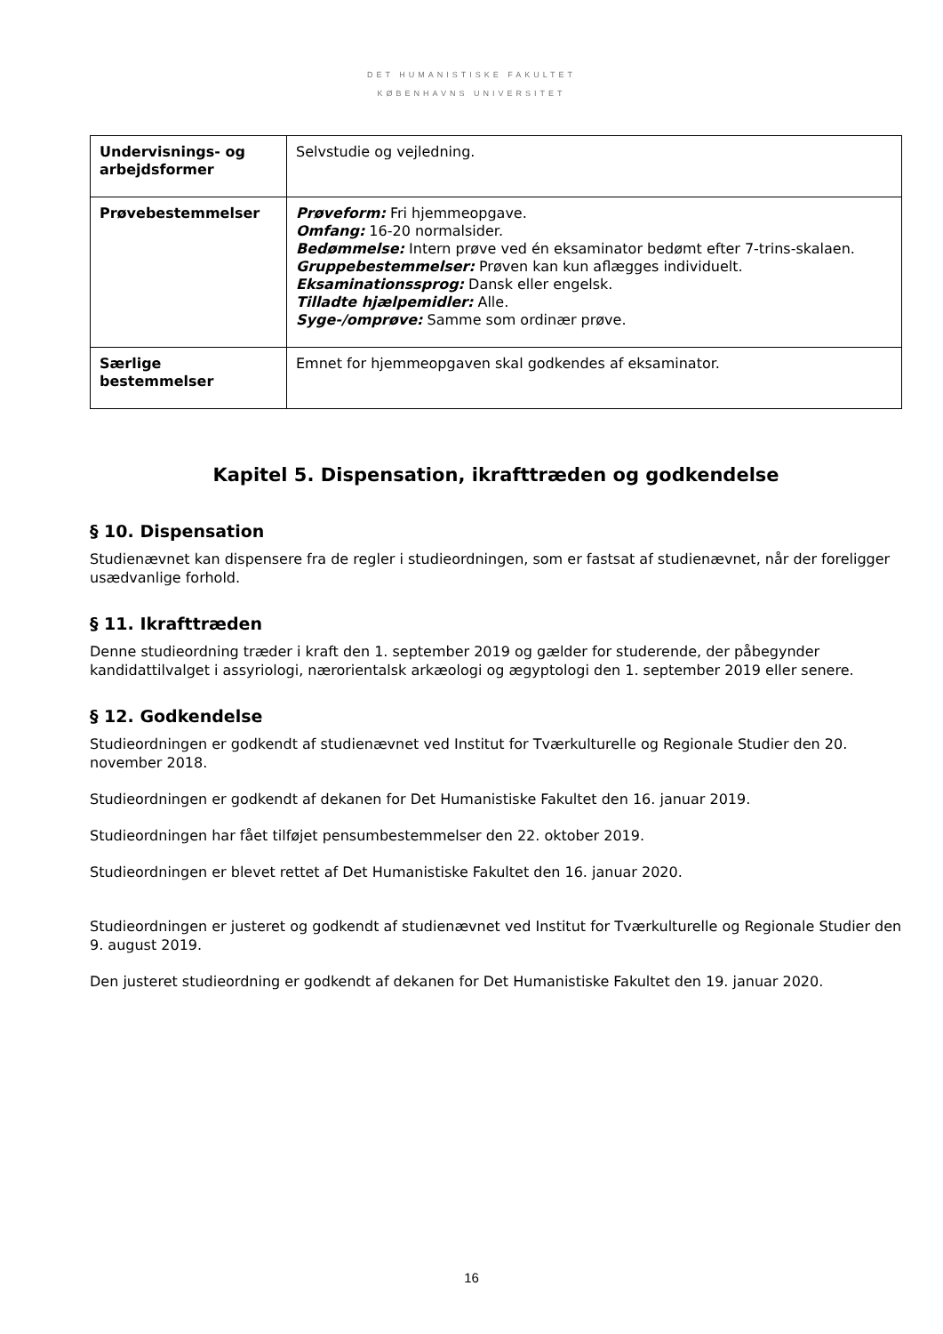DET HUMANISTISKE FAKULTET
KØBENHAVNS UNIVERSITET
| Undervisnings- og arbejdsformer | Selvstudie og vejledning. |
| Prøvebestemmelser | Prøveform: Fri hjemmeopgave. Omfang: 16-20 normalsider. Bedømmelse: Intern prøve ved én eksaminator bedømt efter 7-trins-skalaen. Gruppebestemmelser: Prøven kan kun aflægges individuelt. Eksaminationssprog: Dansk eller engelsk. Tilladte hjælpemidler: Alle. Syge-/omprøve: Samme som ordinær prøve. |
| Særlige bestemmelser | Emnet for hjemmeopgaven skal godkendes af eksaminator. |
Kapitel 5. Dispensation, ikrafttræden og godkendelse
§ 10. Dispensation
Studienævnet kan dispensere fra de regler i studieordningen, som er fastsat af studienævnet, når der foreligger usædvanlige forhold.
§ 11. Ikrafttræden
Denne studieordning træder i kraft den 1. september 2019 og gælder for studerende, der påbegynder kandidattilvalget i assyriologi, nærorientalsk arkæologi og ægyptologi den 1. september 2019 eller senere.
§ 12. Godkendelse
Studieordningen er godkendt af studienævnet ved Institut for Tværkulturelle og Regionale Studier den 20. november 2018.
Studieordningen er godkendt af dekanen for Det Humanistiske Fakultet den 16. januar 2019.
Studieordningen har fået tilføjet pensumbestemmelser den 22. oktober 2019.
Studieordningen er blevet rettet af Det Humanistiske Fakultet den 16. januar 2020.
Studieordningen er justeret og godkendt af studienævnet ved Institut for Tværkulturelle og Regionale Studier den 9. august 2019.
Den justeret studieordning er godkendt af dekanen for Det Humanistiske Fakultet den 19. januar 2020.
16